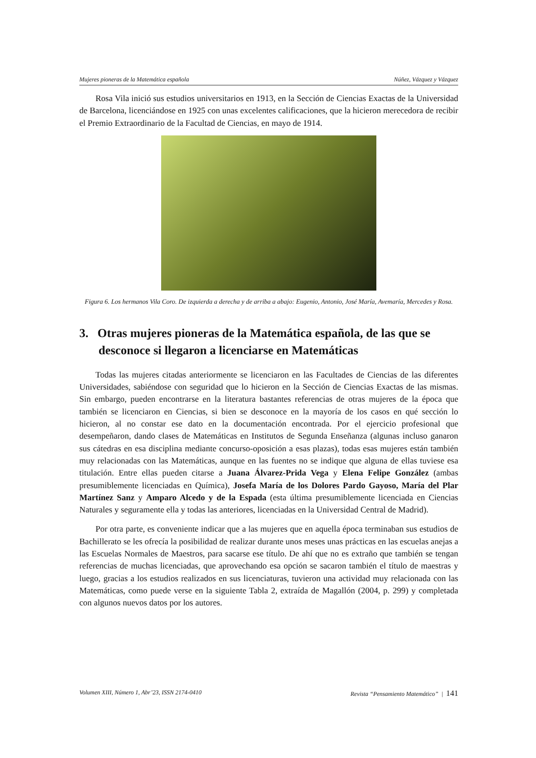Mujeres pioneras de la Matemática española Núñez, Vázquez y Vázquez
Rosa Vila inició sus estudios universitarios en 1913, en la Sección de Ciencias Exactas de la Universidad de Barcelona, licenciándose en 1925 con unas excelentes calificaciones, que la hicieron merecedora de recibir el Premio Extraordinario de la Facultad de Ciencias, en mayo de 1914.
Figura 6. Los hermanos Vila Coro. De izquierda a derecha y de arriba a abajo: Eugenio, Antonio, José María, Avemaría, Mercedes y Rosa.
3. Otras mujeres pioneras de la Matemática española, de las que se desconoce si llegaron a licenciarse en Matemáticas
Todas las mujeres citadas anteriormente se licenciaron en las Facultades de Ciencias de las diferentes Universidades, sabiéndose con seguridad que lo hicieron en la Sección de Ciencias Exactas de las mismas. Sin embargo, pueden encontrarse en la literatura bastantes referencias de otras mujeres de la época que también se licenciaron en Ciencias, si bien se desconoce en la mayoría de los casos en qué sección lo hicieron, al no constar ese dato en la documentación encontrada. Por el ejercicio profesional que desempeñaron, dando clases de Matemáticas en Institutos de Segunda Enseñanza (algunas incluso ganaron sus cátedras en esa disciplina mediante concurso-oposición a esas plazas), todas esas mujeres están también muy relacionadas con las Matemáticas, aunque en las fuentes no se indique que alguna de ellas tuviese esa titulación. Entre ellas pueden citarse a Juana Álvarez-Prida Vega y Elena Felipe González (ambas presumiblemente licenciadas en Química), Josefa María de los Dolores Pardo Gayoso, María del Plar Martínez Sanz y Amparo Alcedo y de la Espada (esta última presumiblemente licenciada en Ciencias Naturales y seguramente ella y todas las anteriores, licenciadas en la Universidad Central de Madrid).
Por otra parte, es conveniente indicar que a las mujeres que en aquella época terminaban sus estudios de Bachillerato se les ofrecía la posibilidad de realizar durante unos meses unas prácticas en las escuelas anejas a las Escuelas Normales de Maestros, para sacarse ese título. De ahí que no es extraño que también se tengan referencias de muchas licenciadas, que aprovechando esa opción se sacaron también el título de maestras y luego, gracias a los estudios realizados en sus licenciaturas, tuvieron una actividad muy relacionada con las Matemáticas, como puede verse en la siguiente Tabla 2, extraída de Magallón (2004, p. 299) y completada con algunos nuevos datos por los autores.
Volumen XIII, Número 1, Abr’23, ISSN 2174-0410 Revista “Pensamiento Matemático” | 141